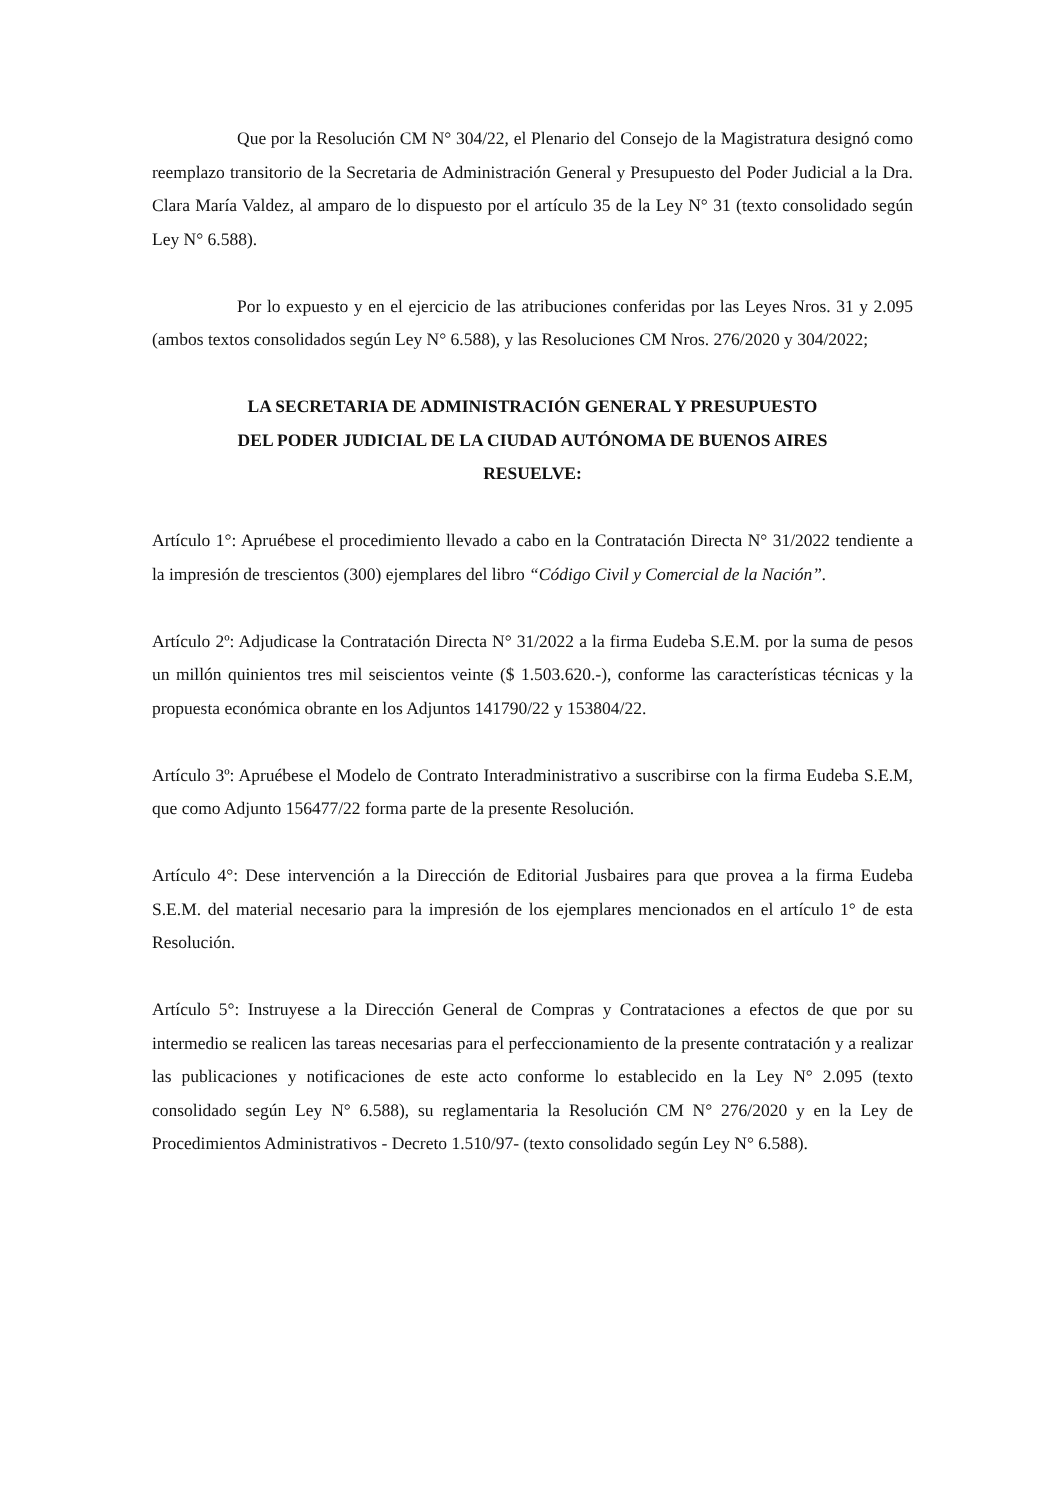Que por la Resolución CM N° 304/22, el Plenario del Consejo de la Magistratura designó como reemplazo transitorio de la Secretaria de Administración General y Presupuesto del Poder Judicial a la Dra. Clara María Valdez, al amparo de lo dispuesto por el artículo 35 de la Ley N° 31 (texto consolidado según Ley N° 6.588).
Por lo expuesto y en el ejercicio de las atribuciones conferidas por las Leyes Nros. 31 y 2.095 (ambos textos consolidados según Ley N° 6.588), y las Resoluciones CM Nros. 276/2020 y 304/2022;
LA SECRETARIA DE ADMINISTRACIÓN GENERAL Y PRESUPUESTO
DEL PODER JUDICIAL DE LA CIUDAD AUTÓNOMA DE BUENOS AIRES
RESUELVE:
Artículo 1°: Apruébese el procedimiento llevado a cabo en la Contratación Directa N° 31/2022 tendiente a la impresión de trescientos (300) ejemplares del libro “Código Civil y Comercial de la Nación”.
Artículo 2º: Adjudicase la Contratación Directa N° 31/2022 a la firma Eudeba S.E.M. por la suma de pesos un millón quinientos tres mil seiscientos veinte ($ 1.503.620.-), conforme las características técnicas y la propuesta económica obrante en los Adjuntos 141790/22 y 153804/22.
Artículo 3º: Apruébese el Modelo de Contrato Interadministrativo a suscribirse con la firma Eudeba S.E.M, que como Adjunto 156477/22 forma parte de la presente Resolución.
Artículo 4°: Dese intervención a la Dirección de Editorial Jusbaires para que provea a la firma Eudeba S.E.M. del material necesario para la impresión de los ejemplares mencionados en el artículo 1° de esta Resolución.
Artículo 5°: Instruyese a la Dirección General de Compras y Contrataciones a efectos de que por su intermedio se realicen las tareas necesarias para el perfeccionamiento de la presente contratación y a realizar las publicaciones y notificaciones de este acto conforme lo establecido en la Ley N° 2.095 (texto consolidado según Ley N° 6.588), su reglamentaria la Resolución CM N° 276/2020 y en la Ley de Procedimientos Administrativos - Decreto 1.510/97- (texto consolidado según Ley N° 6.588).